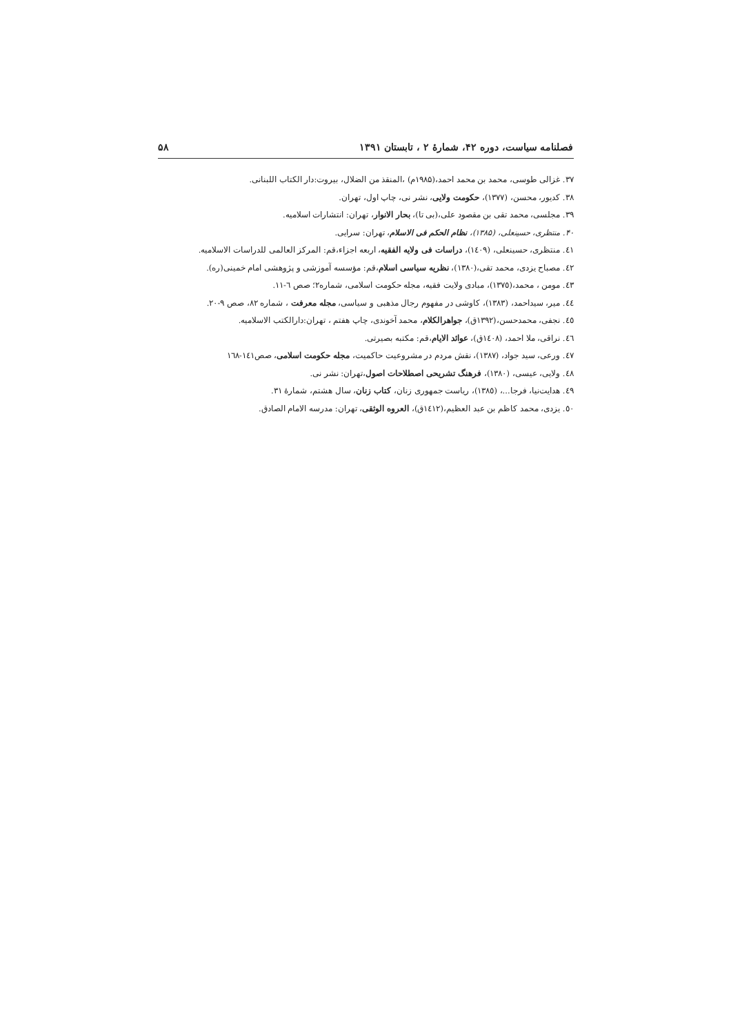فصلنامه سیاست، دوره ۴۲، شمارهٔ ۲ ، تابستان ۱۳۹۱ ۵۸
۳۷. غزالی طوسی، محمد بن محمد احمد،(۱۹۸۵م) ،المنقذ من الضلال، بیروت:دار الکتاب اللبنانی.
۳۸. کدیور، محسن، (۱۳۷۷)، حکومت ولایی، نشر نی، چاپ اول، تهران.
۳۹. مجلسی، محمد تقی بن مقصود علی،(بی تا)، بحار الانوار، تهران: انتشارات اسلامیه.
۴۰. منتظری، حسینعلی، (۱۳۸۵)، نظام الحکم فی الاسلام، تهران: سرایی.
٤١. منتظری، حسینعلی، (١٤٠٩)، دراسات فی ولایه الفقیه، اربعه اجزاء،قم: المرکز العالمی للدراسات الاسلامیه.
٤٢. مصباح یزدی، محمد تقی،(١٣٨٠)، نظریه سیاسی اسلام،قم: مؤسسه آموزشی و پژوهشی امام خمینی(ره).
٤٣. مومن ، محمد،(١٣٧٥)، مبادی ولایت فقیه، مجله حکومت اسلامی، شماره٢؛ صص ٦-١١.
٤٤. میر، سیداحمد، (١٣٨٣)، کاوشی در مفهوم رجال مذهبی و سیاسی، مجله معرفت ، شماره ٨٢، صص ٩-٢٠.
٤٥. نجفی، محمدحسن،(١٣٩٢ق)، جواهرالکلام، محمد آخوندی، چاپ هفتم ، تهران:دارالکتب الاسلامیه.
٤٦. نراقی، ملا احمد، (١٤٠٨ق)، عوائد الایام،قم: مکتبه بصیرتی.
٤٧. ورعی، سید جواد، (١٣٨٧)، نقش مردم در مشروعیت حاکمیت، مجله حکومت اسلامی، صص١٤١-١٦٨
٤٨. ولایی، عیسی، (١٣٨٠)، فرهنگ تشریحی اصطلاحات اصول،تهران: نشر نی.
٤٩. هدایت‌نیا، فرجا...، (١٣٨٥)، ریاست جمهوری زنان، کتاب زنان، سال هشتم، شمارهٔ ٣١.
٥٠. یزدی، محمد کاظم بن عبد العظیم،(١٤١٢ق)، العروه الوثقی، تهران: مدرسه الامام الصادق.